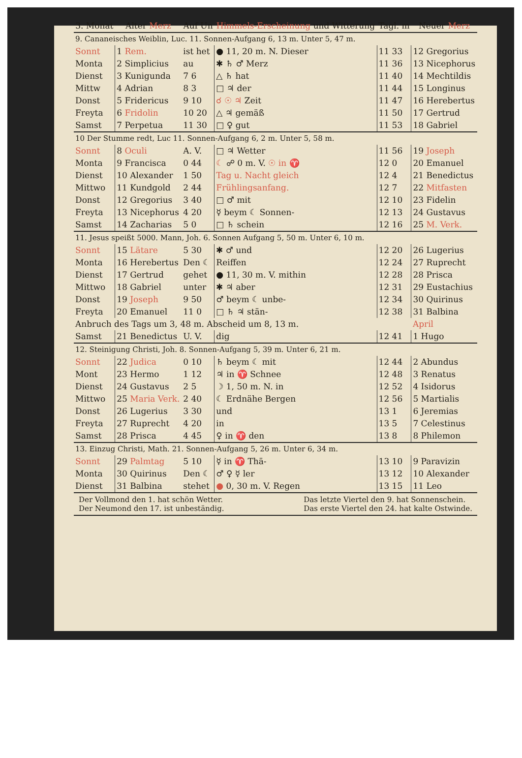| 3. Monat | Alter Merz | Auf Un | Himmels-Erscheinung und Witterung | Tagl. m | Neuer Merz |
| --- | --- | --- | --- | --- | --- |
| 9. Cananeisches Weiblin, Luc. 11. Sonnen-Aufgang 6, 13 m. Unter 5, 47 m. | | | | | |
| Sonnt | 1 Rem. | ist het | ● 11, 20 m. N. Dieser | 11 33 | 12 Gregorius |
| Monta | 2 Simplicius | au | ✱ ♄ ♂ Merz | 11 36 | 13 Nicephorus |
| Dienst | 3 Kunigunda | 7 6 | △ ♄ hat | 11 40 | 14 Mechtildis |
| Mittw | 4 Adrian | 8 3 | □ ♃ der | 11 44 | 15 Longinus |
| Donst | 5 Fridericus | 9 10 | ☌ ☉ ♃ Zeit | 11 47 | 16 Herebertus |
| Freyta | 6 Fridolin | 10 20 | △ ♃ gemäß | 11 50 | 17 Gertrud |
| Samst | 7 Perpetua | 11 30 | □ ♀ gut | 11 53 | 18 Gabriel |
| 10 Der Stumme redt, Luc 11. Sonnen-Aufgang 6, 2 m. Unter 5, 58 m. | | | | | |
| Sonnt | 8 Oculi | A. V. | □ ♃ Wetter | 11 56 | 19 Joseph |
| Monta | 9 Francisca | 0 44 | ☾ ☍ 0 m. V. ☉ in ♈ | 12 0 | 20 Emanuel |
| Dienst | 10 Alexander | 1 50 | Tag u. Nacht gleich | 12 4 | 21 Benedictus |
| Mittwo | 11 Kundgold | 2 44 | Frühlingsanfang. | 12 7 | 22 Mitfasten |
| Donst | 12 Gregorius | 3 40 | □ ♂ mit | 12 10 | 23 Fidelin |
| Freyta | 13 Nicephorus | 4 20 | ☿ beym ☾ Sonnen- | 12 13 | 24 Gustavus |
| Samst | 14 Zacharias | 5 0 | □ ♄ schein | 12 16 | 25 M. Verk. |
| 11. Jesus speißt 5000. Mann, Joh. 6. Sonnen Aufgang 5, 50 m. Unter 6, 10 m. | | | | | |
| Sonnt | 15 Lätare | 5 30 | ✱ ♂ und | 12 20 | 26 Lugerius |
| Monta | 16 Herebertus | Den ☾ | Reiffen | 12 24 | 27 Ruprecht |
| Dienst | 17 Gertrud | gehet | ● 11, 30 m. V. mithin | 12 28 | 28 Prisca |
| Mittwo | 18 Gabriel | unter | ✱ ♃ aber | 12 31 | 29 Eustachius |
| Donst | 19 Joseph | 9 50 | ♂ beym ☾ unbe- | 12 34 | 30 Quirinus |
| Freyta | 20 Emanuel | 11 0 | □ ♄ ♃ stän- | 12 38 | 31 Balbina |
| Anbruch des Tags um 3, 48 m. Abscheid um 8, 13 m. | | | | | April |
| Samst | 21 Benedictus | U. V. | dig | 12 41 | 1 Hugo |
| 12. Steinigung Christi, Joh. 8. Sonnen-Aufgang 5, 39 m. Unter 6, 21 m. | | | | | |
| Sonnt | 22 Judica | 0 10 | ♄ beym ☾ mit | 12 44 | 2 Abundus |
| Mont | 23 Hermo | 1 12 | ♃ in ♈ Schnee | 12 48 | 3 Renatus |
| Dienst | 24 Gustavus | 2 5 | ☽ 1, 50 m. N. in | 12 52 | 4 Isidorus |
| Mittwo | 25 Maria Verk. | 2 40 | ☾ Erdnähe Bergen | 12 56 | 5 Martialis |
| Donst | 26 Lugerius | 3 30 | und | 13 1 | 6 Jeremias |
| Freyta | 27 Ruprecht | 4 20 | in | 13 5 | 7 Celestinus |
| Samst | 28 Prisca | 4 45 | ♀ in ♈ den | 13 8 | 8 Philemon |
| 13. Einzug Christi, Math. 21. Sonnen-Aufgang 5, 26 m. Unter 6, 34 m. | | | | | |
| Sonnt | 29 Palmtag | 5 10 | ☿ in ♈ Thä- | 13 10 | 9 Paravizin |
| Monta | 30 Quirinus | Den ☾ | ♂ ♀ ☿ ler | 13 12 | 10 Alexander |
| Dienst | 31 Balbina | stehet | ● 0, 30 m. V. Regen | 13 15 | 11 Leo |
Der Vollmond den 1. hat schön Wetter.
Der Neumond den 17. ist unbeständig.
Das letzte Viertel den 9. hat Sonnenschein.
Das erste Viertel den 24. hat kalte Ostwinde.